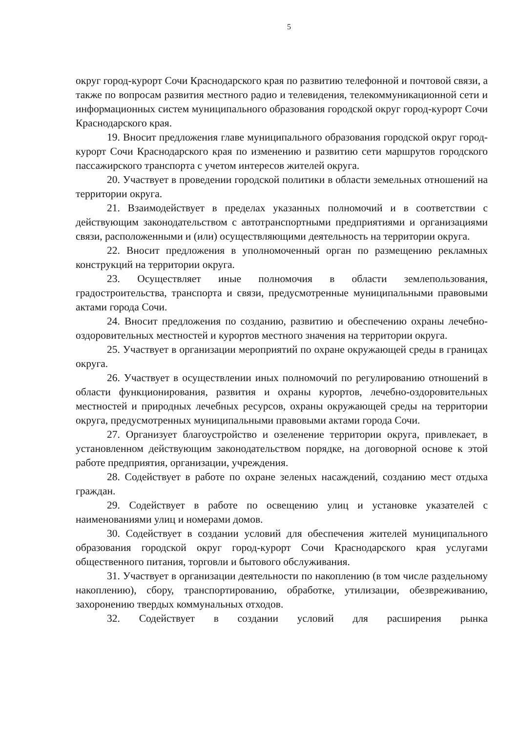5
округ город-курорт Сочи Краснодарского края по развитию телефонной и почтовой связи, а также по вопросам развития местного радио и телевидения, телекоммуникационной сети и информационных систем муниципального образования городской округ город-курорт Сочи Краснодарского края.
19. Вносит предложения главе муниципального образования городской округ город-курорт Сочи Краснодарского края по изменению и развитию сети маршрутов городского пассажирского транспорта с учетом интересов жителей округа.
20. Участвует в проведении городской политики в области земельных отношений на территории округа.
21. Взаимодействует в пределах указанных полномочий и в соответствии с действующим законодательством с автотранспортными предприятиями и организациями связи, расположенными и (или) осуществляющими деятельность на территории округа.
22. Вносит предложения в уполномоченный орган по размещению рекламных конструкций на территории округа.
23. Осуществляет иные полномочия в области землепользования, градостроительства, транспорта и связи, предусмотренные муниципальными правовыми актами города Сочи.
24. Вносит предложения по созданию, развитию и обеспечению охраны лечебно-оздоровительных местностей и курортов местного значения на территории округа.
25. Участвует в организации мероприятий по охране окружающей среды в границах округа.
26. Участвует в осуществлении иных полномочий по регулированию отношений в области функционирования, развития и охраны курортов, лечебно-оздоровительных местностей и природных лечебных ресурсов, охраны окружающей среды на территории округа, предусмотренных муниципальными правовыми актами города Сочи.
27. Организует благоустройство и озеленение территории округа, привлекает, в установленном действующим законодательством порядке, на договорной основе к этой работе предприятия, организации, учреждения.
28. Содействует в работе по охране зеленых насаждений, созданию мест отдыха граждан.
29. Содействует в работе по освещению улиц и установке указателей с наименованиями улиц и номерами домов.
30. Содействует в создании условий для обеспечения жителей муниципального образования городской округ город-курорт Сочи Краснодарского края услугами общественного питания, торговли и бытового обслуживания.
31. Участвует в организации деятельности по накоплению (в том числе раздельному накоплению), сбору, транспортированию, обработке, утилизации, обезвреживанию, захоронению твердых коммунальных отходов.
32. Содействует в создании условий для расширения рынка